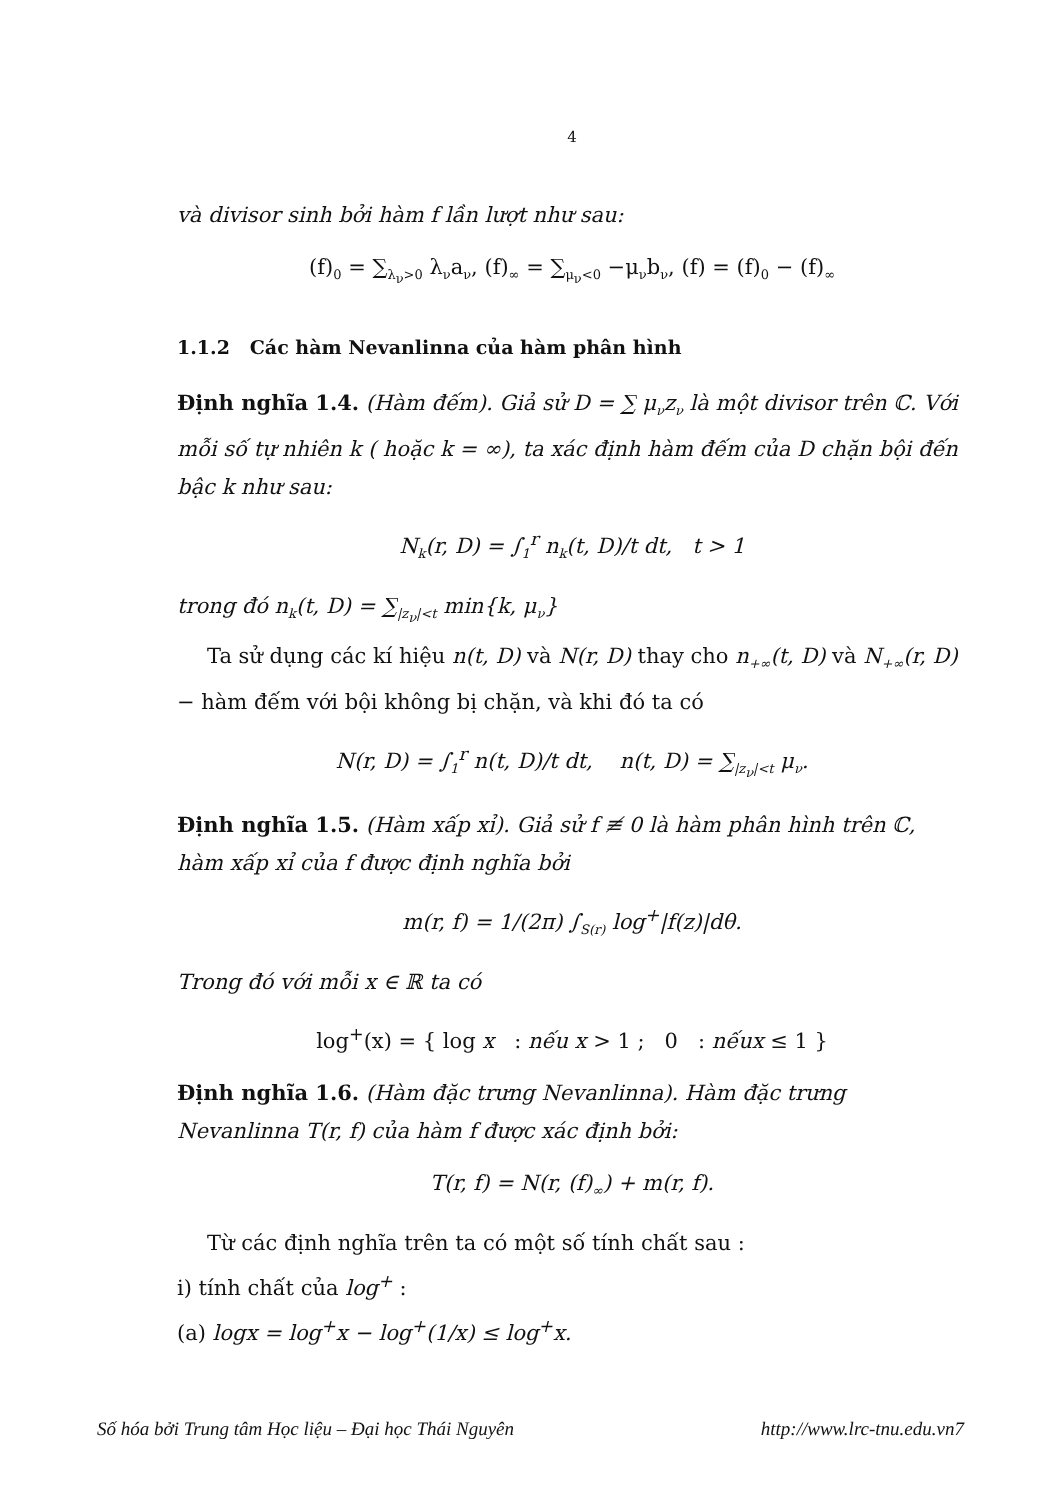4
và divisor sinh bởi hàm f lần lượt như sau:
(f)<sub>0</sub> = ∑<sub>λ<sub>ν</sub>>0</sub> λ<sub>ν</sub>a<sub>ν</sub>, (f)<sub>∞</sub> = ∑<sub>μ<sub>ν</sub><0</sub> −μ<sub>ν</sub>b<sub>ν</sub>, (f) = (f)<sub>0</sub> − (f)<sub>∞</sub>
1.1.2 Các hàm Nevanlinna của hàm phân hình
Định nghĩa 1.4. (Hàm đếm). Giả sử D = ∑ μ<sub>ν</sub>z<sub>ν</sub> là một divisor trên ℂ. Với mỗi số tự nhiên k ( hoặc k = ∞), ta xác định hàm đếm của D chặn bội đến bậc k như sau:
N<sub>k</sub>(r, D) = ∫<sub>1</sub><sup>r</sup> n<sub>k</sub>(t, D)/t dt, t > 1
trong đó n<sub>k</sub>(t, D) = ∑<sub>|z<sub>ν</sub>|<t</sub> min{k, μ<sub>ν</sub>}
Ta sử dụng các kí hiệu n(t, D) và N(r, D) thay cho n<sub>+∞</sub>(t, D) và N<sub>+∞</sub>(r, D)− hàm đếm với bội không bị chặn, và khi đó ta có
N(r, D) = ∫<sub>1</sub><sup>r</sup> n(t, D)/t dt, n(t, D) = ∑<sub>|z<sub>ν</sub>|<t</sub> μ<sub>ν</sub>.
Định nghĩa 1.5. (Hàm xấp xỉ). Giả sử f ≢ 0 là hàm phân hình trên ℂ, hàm xấp xỉ của f được định nghĩa bởi
m(r, f) = 1/(2π) ∫<sub>S(r)</sub> log<sup>+</sup>|f(z)|dθ.
Trong đó với mỗi x ∈ ℝ ta có
log<sup>+</sup>(x) = { log x : nếu x > 1 ; 0 : nếux ≤ 1 }
Định nghĩa 1.6. (Hàm đặc trưng Nevanlinna). Hàm đặc trưng Nevanlinna T(r, f) của hàm f được xác định bởi:
T(r, f) = N(r, (f)<sub>∞</sub>) + m(r, f).
Từ các định nghĩa trên ta có một số tính chất sau :
i) tính chất của log<sup>+</sup> :
(a) logx = log<sup>+</sup>x − log<sup>+</sup>(1/x) ≤ log<sup>+</sup>x.
Số hóa bởi Trung tâm Học liệu – Đại học Thái Nguyên http://www.lrc-tnu.edu.vn7